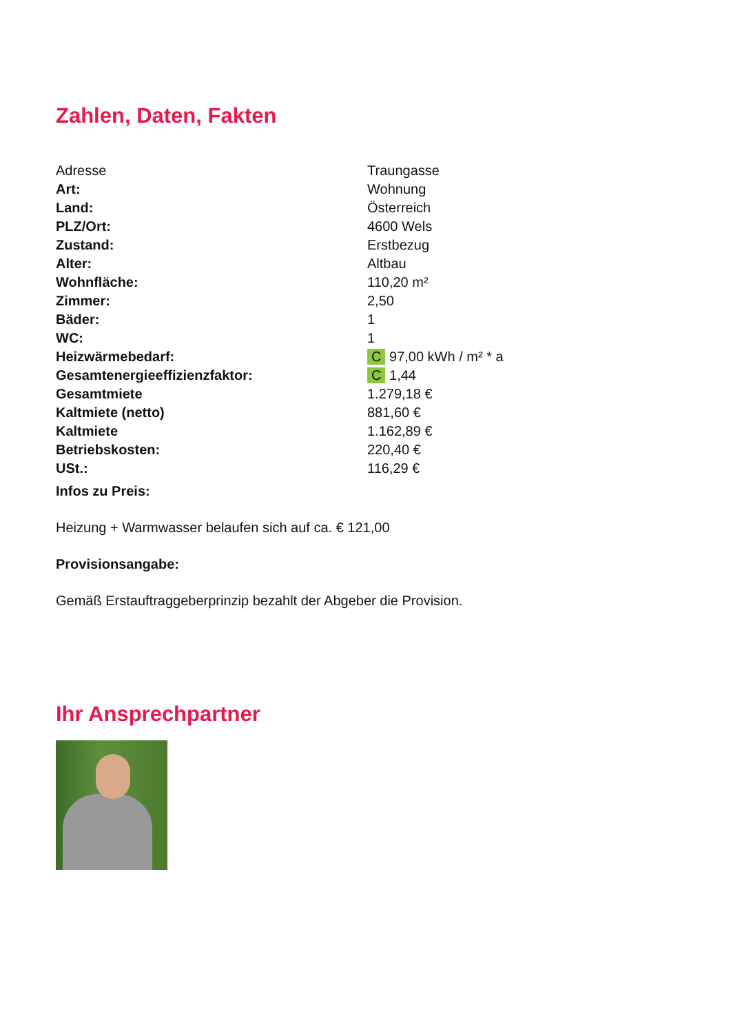Zahlen, Daten, Fakten
| Adresse | Traungasse |
| Art: | Wohnung |
| Land: | Österreich |
| PLZ/Ort: | 4600 Wels |
| Zustand: | Erstbezug |
| Alter: | Altbau |
| Wohnfläche: | 110,20 m² |
| Zimmer: | 2,50 |
| Bäder: | 1 |
| WC: | 1 |
| Heizwärmebedarf: | C 97,00 kWh / m² * a |
| Gesamtenergieeffizienzfaktor: | C 1,44 |
| Gesamtmiete | 1.279,18 € |
| Kaltmiete (netto) | 881,60 € |
| Kaltmiete | 1.162,89 € |
| Betriebskosten: | 220,40 € |
| USt.: | 116,29 € |
Infos zu Preis:
Heizung + Warmwasser belaufen sich auf ca. € 121,00
Provisionsangabe:
Gemäß Erstauftraggeberprinzip bezahlt der Abgeber die Provision.
Ihr Ansprechpartner